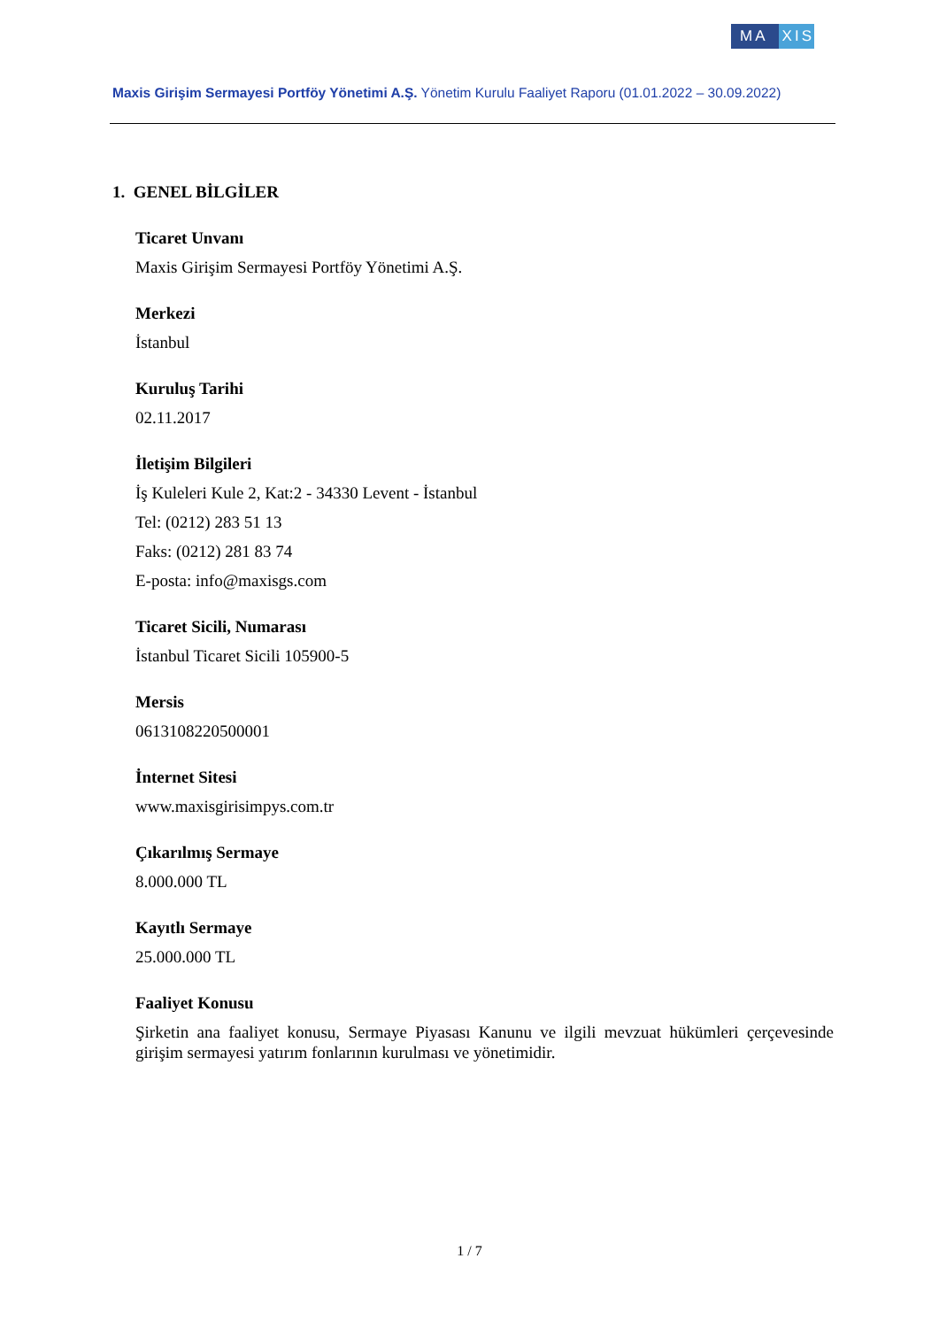MA XIS
Maxis Girişim Sermayesi Portföy Yönetimi A.Ş. Yönetim Kurulu Faaliyet Raporu (01.01.2022 – 30.09.2022)
1. GENEL BİLGİLER
Ticaret Unvanı
Maxis Girişim Sermayesi Portföy Yönetimi A.Ş.
Merkezi
İstanbul
Kuruluş Tarihi
02.11.2017
İletişim Bilgileri
İş Kuleleri Kule 2, Kat:2 - 34330 Levent - İstanbul
Tel: (0212) 283 51 13
Faks: (0212) 281 83 74
E-posta: info@maxisgs.com
Ticaret Sicili, Numarası
İstanbul Ticaret Sicili 105900-5
Mersis
0613108220500001
İnternet Sitesi
www.maxisgirisimpys.com.tr
Çıkarılmış Sermaye
8.000.000 TL
Kayıtlı Sermaye
25.000.000 TL
Faaliyet Konusu
Şirketin ana faaliyet konusu, Sermaye Piyasası Kanunu ve ilgili mevzuat hükümleri çerçevesinde girişim sermayesi yatırım fonlarının kurulması ve yönetimidir.
1 / 7